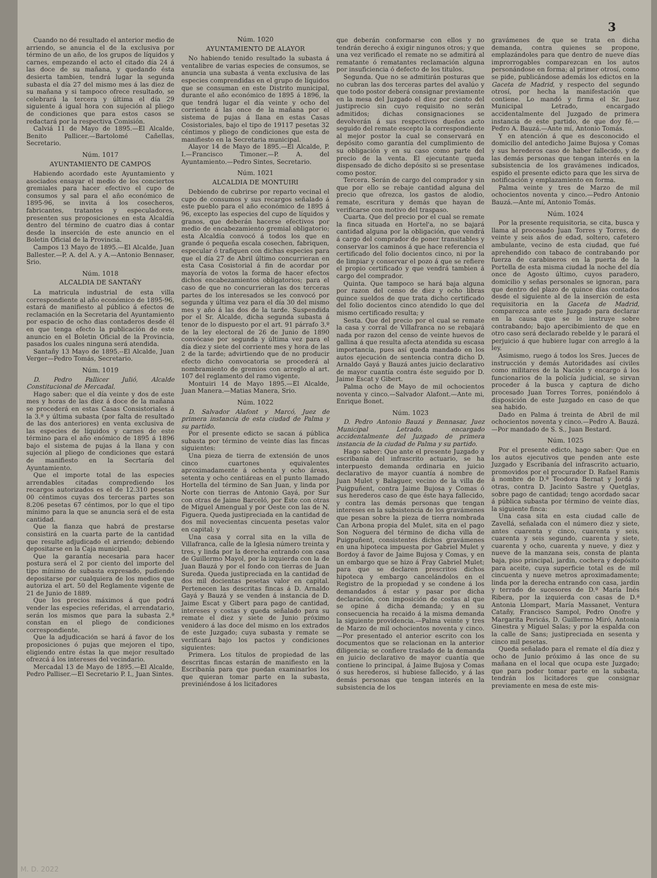3
Cuando no dé resultado el anterior medio de arriendo, se anuncia el de la exclusiva por término de un año, de los grupos de líquidos y carnes, empezando el acto el citado día 24 á las doce de su mañana, y quedando ésta desierta tambien, tendrá lugar la segunda subasta el día 27 del mismo mes á las diez de su mañana y si tampoco ofrece resultado, se celebrará la tercera y última el día 29 siguiente á igual hora con sujeción al pliego de condiciones que para estos casos se redactará por la respectiva Comisión.
Calviá 11 de Mayo de 1895.—El Alcalde, Benito Pallicer.—Bartolomé Cañellas, Secretario.
Núm. 1017
AYUNTAMIENTO DE CAMPOS
Habiendo acordado este Ayuntamiento y asociados ensayar el medio de los conciertos gremiales para hacer efectivo el cupo de consumos y sal para el año económico de 1895-96, se invita á los cosecheros, fabricantes, tratantes y especuladores, presenten sus proposiciones en esta Alcaldía dentro del término de cuatro dias á contar desde la inserción de este anuncio en el Boletin Oficial de la Provincia.
Campos 13 Mayo de 1895.—El Alcalde, Juan Ballester.—P. A. del A. y A.—Antonio Bennaser, Srio.
Núm. 1018
ALCALDIA DE SANTAÑY
La matricula industrial de esta villa correspondiente al año económico de 1895-96, estará de manifiesto al público á efectos de reclamación en la Secretaria del Ayuntamiento por espacio de ocho dias contaderos desde él en que tenga efecto la publicación de este anuncio en el Boletin Oficial de la Provincia, pasados los cuales ninguna será atendida.
Santañy 13 Mayo de 1895.--El Alcalde, Juan Verger—Pedro Tomás, Secretario.
Núm. 1019
D. Pedro Pallicer Julió, Alcalde Constitucional de Mercadal.
Hago saber: que el día veinte y dos de este mes y horas de las diez á doce de la mañana se procederá en estas Casas Consistoriales á la 3.ª y última subasta (por falta de resultado de las dos anteriores) en venta exclusiva de las especies de líquidos y carnes de este término para el año enómico de 1895 á 1896 bajo el sistema de pujas á la llana y con sujeción al pliego de condiciones que estará de manifiesto en la Secrtaría del Ayuntamiento.
Que el importe total de las especies arrendables citadas comprediendo los recargos autorizados es el de 12.310 pesetas 00 céntimos cuyas dos terceras partes son 8.206 pesetas 67 céntimos, por lo que el tipo mínimo para la que se anuncia será el de esta cantidad.
Que la fianza que habrá de prestarse consistirá en la cuarta parte de la cantidad que resulte adjudicado el arriendo; debiendo depositarse en la Caja municipal.
Que la garantía necesaria para hacer postura será el 2 por ciento del importe del tipo mínimo de subasta expresado, pudiendo depositarse por cualquiera de los medios que autoriza el art. 50 del Reglamente vigente de 21 de Junio de 1889.
Que los precios máximos á que podrá vender las especies referidas, el arrendatario, serán los mismos que para la subasta 2.ª constan en el pliego de condiciones correspondiente.
Que la adjudicación se hará á favor de los proposiciones ó pujas que mejoren el tipo, eligiendo entre éstas la que mejor resultado ofrezcá á los intereses del vecindario.
Mercadal 13 de Mayo de 1895.—El Alcalde, Pedro Palliser.—El Secretario P. I., Juan Sintes.
Núm. 1020
AYUNTAMIENTO DE ALAYOR
No habiendo tenido resultado la subasta á ventalibre de varias especies de consumos, se anuncia una subasta á venta exclusiva de las especies comprendidas en el grupo de líquidos que se consuman en este Distrito municipal, durante el año económico de 1895 á 1896, la que tendrá lugar el día veinte y ocho del corriente á las once de la mañana por el sistema de pujas á llana en estas Casas Cosistoriales, bajo el tipo de 19117 pesetas 32 céntimos y pliego de condiciones que esta de manifiesto en la Secretaria municipal.
Alayor 14 de Mayo de 1895.—El Alcalde, P. I.—Francisco Timoner.—P. A. del Ayuntamiento.—Pedro Sintes, Secretario.
Núm. 1021
ALCALDIA DE MONTUIRI
Debiendo de cubrirse por reparto vecinal el cupo de consumos y sus recargos señalado á este pueblo para el año económico de 1895 á 96, excepto las especies del cupo de líquidos y granos, que deberán hacerse efectivos por medio de encabezamiento gremial obligatorio; esta Alcaldía convocó á todos los que en grande ó pequeña escala cosechen, fabriquen, especular ó trafiquen con dichas especies para que el día 27 de Abril último concurrieran en esta Casa Cosistorial á fin de acordar por mayoría de votos la forma de hacer efectos dichos encabezamientos obligatorios; para el caso de que no concurrieran las dos terceras partes de los interesados se les convocó por segunda y última vez para el día 30 del mismo mes y año á las dos de la tarde. Suspendida por el Sr. Alcalde, dicha segunda subasta á tenor de lo dispuesto por el art. 91 párrafo 3.º de la ley electoral de 26 de Junio de 1890 convócase por segunda y última vez para el día diez y siete del corriente mes y hora de las 2 de la tarde; advirtiendo que de no producir efecto dicho convocatoria se procederá al nombramiento de gremios con arreglo al art. 107 del reglamento del ramo vigente.
Montuiri 14 de Mayo 1895.—El Alcalde, Juan Manera.—Matias Manera, Srio.
Núm. 1022
D. Salvador Alafont y Marcó, Juez de primera instancia de esta ciudad de Palma y su partido.
Por el presente edicto se sacan á pública subasta por término de veinte días las fincas siguientes:
Una pieza de tierra de extensión de unos cinco cuartones equivalentes aproximadamente á ochenta y ocho áreas, setenta y ocho centiáreas en el punto llamado Hortella del término de San Juan, y linda por Norte con tierras de Antonio Gayá, por Sur con otras de Jaime Barceló, por Este con otras de Miguel Amengual y por Oeste con las de N. Figuera. Queda justipreciada en la cantidad de dos mil novecientas cincuenta pesetas valor en capital; y
Una casa y corral sita en la villa de Villafranca, calle de la Iglesia número treinta y tres, y linda por la derecha entrando con casa de Guillermo Mayol, por la izquierda con la de Juan Bauzá y por el fondo con tierras de Juan Sureda. Queda justipreciada en la cantidad de dos mil docientas pesetas valor en capital. Pertenecen las descritas fincas á D. Arnaldo Gayá y Bauzá y se venden á instancia de D. Jaime Escat y Gibert para pago de cantidad, intereses y costas y queda señalado para su remate el diez y siete de Junio próximo venidero á las doce del mismo en los extrados de este Juzgado; cuya subasta y remate se verificará bajo los pactos y condiciones siguientes:
Primera. Los títulos de propiedad de las descritas fincas estarán de manifiesto en la Escribanía para que puedan examinarlos los que quieran tomar parte en la subasta, previniéndose á los licitadores
que deberán conformarse con ellos y no tendrán derecho á exigir ningunos otros; y que una vez verificado el remate no se admitirá al rematante ó rematantes reclamación alguna por insuficiencia ó defecto de los titulos.
Segunda. Que no se admitirán posturas que no cubran las dos terceras partes del avalúo y que todo postor deberá consignar previamente en la mesa del Juzgado el diez por ciento del justiprecio sin cuyo requisito no serán admitidos; dichas consignaciones se devolverán á sus respectivos dueños acto seguido del remate escepto la correspondiente al mejor postor la cual se conservará en depósito como garantía del cumplimiento de su obligación y en su caso como parte del precio de la venta. El ejecutante queda dispensado de dicho depósito si se presentase como postor.
Tercera. Serán de cargo del comprador y sin que por ello se rebaje cantidad alguna del precio que ofrezca, los gastos de alodio, remate, escritura y demás que hayan de verificarse con motivo del traspaso.
Cuarta. Que del precio por el cual se remate la finca situada en Hortel'a, no se bajará cantidad alguna por la obligación, que vendrá á cargo del comprador de poner transitables y conservar los caminos á que hace referencia el certificado del folio docientos cinco, ni por la de limpiar y conservar el pozo á que se refiere el propio certificado y que vendrá tambien á cargo del comprador.
Quinta. Que tampoco se hará baja alguna por razon del censo de diez y ocho libras quince sueldos de que trata dicho certificado del folio docientos cinco atendido lo que del mismo certificado resulta; y
Sesta. Que del precio por el cual se remate la casa y corral de Villafranca no se rebajará nada por razon del censo de veinte huevos de gallina á que resulta afecta atendida su escasa importancia, pues así queda mandado en los autos ejecución de sentencia contra dicho D. Arnaldo Gayá y Bauzá antes juicio declarativo de mayor cuantía contra éste seguido por D. Jaime Escat y Gibert.
Palma ocho de Mayo de mil ochocientos noventa y cinco.—Salvador Alafont.—Ante mi, Enrique Bonet.
Núm. 1023
D. Pedro Antonio Bauzá y Bennasar, Juez Municipal Letrado, encargado accidentalmente del Juzgado de primera instancia de la ciudad de Palma y su partido.
Hago saber: Que ante el presente Juzgado y escribanía del infrascrito actuario, se ha interpuesto demanda ordinaria en juicio declarativo de mayor cuantía á nombre de Juan Mulet y Balaguer, vecino de la villa de Puigpuñent, contra Jaime Bujosa y Comas ó sus herederos caso de que éste haya fallecido, y contra las demás personas que tengan intereses en la subsistencia de los gravámenes que pesan sobre la pieza de tierra nombrada Can Arbona propia del Mulet, sita en el pago Son Noguera del término de dicha villa de Puigpuñent, consistentes dichos gravámenes en una hipoteca impuesta por Gabriel Mulet y Bordoy á favor de Jaime Bujosa y Comas, y en un embargo que se hizo á Fray Gabriel Mulet; para que se declaren prescritos dichos hipoteca y embargo cancelándolos en el Registro de la propiedad y se condene á los demandados á estar y pasar por dicha declaración, con imposición de costas al que se opine á dicha demanda; y en su consecuencia ha recaido á la misma demanda la siguiente providencia.—Palma veinte y tres de Marzo de mil ochocientos noventa y cinco.—Por presentado el anterior escrito con los documentos que se relacionan en la anterior diligencia; se confiere traslado de la demanda en juicio declarativo de mayor cuantía que contiene lo principal, á Jaime Bujosa y Comas ó sus herederos, si hubiese fallecido, y á las demás personas que tengan interés en la subsistencia de los
gravámenes de que se trata en dicha demanda, contra quienes se propone, emplazándoles para que dentro de nueve días improrrogables comparezcan en los autos personándose en forma; al primer otrosí, como se pide, publicándose además los edictos en la Gaceta de Madrid, y respecto del segundo otrosí, por hecha la manifestación que contiene. Lo mandó y firma el Sr. Juez Municipal Letrado, encargado accidentalmente del Juzgado de primera instancia de este partido, de que doy fé.—Pedro A. Bauzá.—Ante mí, Antonio Tomás.
Y en atención á que es desconocido el domicilio del antedicho Jaime Bujosa y Comas y sus herederos caso de haber fallecido, y de las demás personas que tengan interés en la subsistencia de los gravámenes indicados, espido el presente edicto para que les sirva de notificación y emplazamiento en forma.
Palma veinte y tres de Marzo de mil ochocientos noventa y cinco.—Pedro Antonio Bauzá.—Ante mí, Antonio Tomás.
Núm. 1024
Por la presente requisitoria, se cita, busca y llama al procesado Juan Torres y Torres, de veinte y seis años de edad, soltero, cafetero ambulante, vecino de esta ciudad, que fué aprehendido con tabaco de contrabando por fuerza de carabineros en la puerta de la Portella de esta misma ciudad la noche del día once de Agosto último, cuyos paradero, domicilio y señas personales se ignoran, para que dentro del plazo de quince días contados desde el siguiente al de la inserción de esta requisitoria en la Gaceta de Madrid, comparezca ante este Juzgado para declarar en la causa que se le instruye sobre contrabando; bajo apercibimiento de que en otro caso será declarado rebelde y le parará el perjuicio á que hubiere lugar con arreglo á la ley.
Asimismo, ruego á todos los Sres. Jueces de instrucción y demás Autoridades así civiles como militares de la Nación y encargo á los funcionarios de la policía judicial, se sirvan proceder á la busca y captura de dicho procesado Juan Torres Torres, poniéndolo á disposición de este Juzgado en caso de que sea habido.
Dado en Palma á treinta de Abril de mil ochocientos noventa y cinco.—Pedro A. Bauzá.—Por mandado de S. S., Juan Bestard.
Núm. 1025
Por el presente edicto, hago saber: Que en los autos ejecutivos que penden ante este Juzgado y Escribanía del infrascrito actuario, promovidos por el procurador D. Rafael Ramis á nombre de D.ª Teodora Bernat y Jordá y otras, contra D. Jacinto Sastre y Quetglas, sobre pago de cantidad; tengo acordado sacar á pública subasta por término de veinte días, la siguiente finca:
Una casa sita en esta ciudad calle de Zavellá, señalada con el número diez y siete, antes cuarenta y cinco, cuarenta y seis, cuarenta y seis segundo, cuarenta y siete, cuarenta y ocho, cuarenta y nueve, y diez y nueve de la manzana seis, consta de planta baja, piso principal, jardin, cochera y depósito para aceite, cuya superficie total es de mil cincuenta y nueve metros aproximadamente; linda por la derecha entrando con casa, jardin y terrado de sucesores de D.ª María Inés Ribera, por la izquierda con casas de D.ª Antonia Llompart, María Massanet, Ventura Catañy, Francisco Sampol, Pedro Onofre y Margarita Pericás, D. Guillermo Miró, Antonia Ginestra y Miguel Salas; y por la espalda con la calle de Sans; justipreciada en sesenta y cinco mil pesetas.
Queda señalado para el remate el día diez y ocho de Junio próximo á las once de su mañana en el local que ocupa este Juzgado; que para poder tomar parte en la subasta, tendrán los licitadores que consignar previamente en mesa de este mis-
M. D. 2022